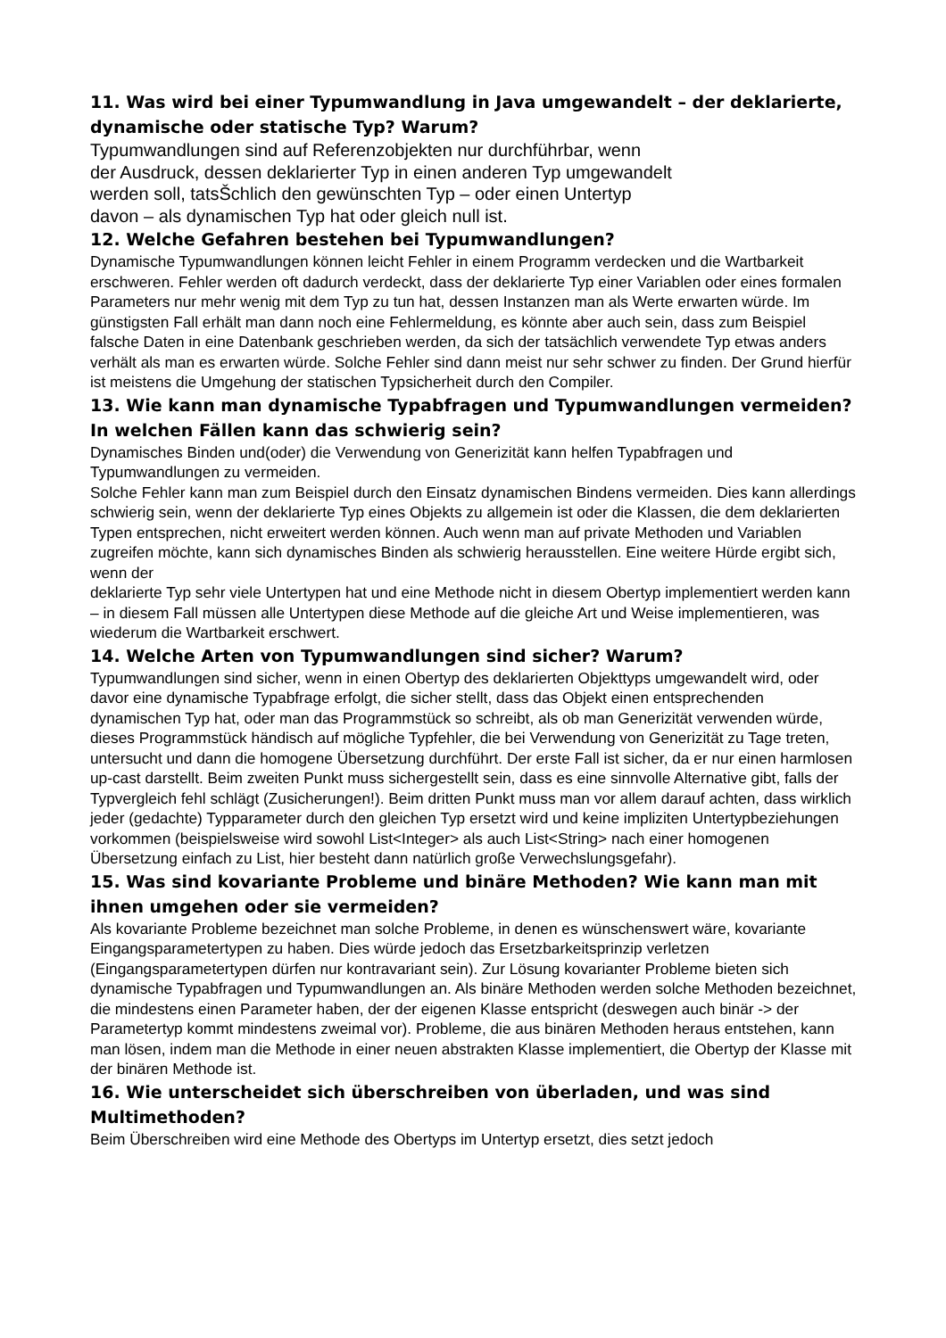11. Was wird bei einer Typumwandlung in Java umgewandelt – der deklarierte, dynamische oder statische Typ? Warum?
Typumwandlungen sind auf Referenzobjekten nur durchführbar, wenn
der Ausdruck, dessen deklarierter Typ in einen anderen Typ umgewandelt
werden soll, tatsŠchlich den gewünschten Typ – oder einen Untertyp
davon – als dynamischen Typ hat oder gleich null ist.
12. Welche Gefahren bestehen bei Typumwandlungen?
Dynamische Typumwandlungen können leicht Fehler in einem Programm verdecken und die Wartbarkeit erschweren. Fehler werden oft dadurch verdeckt, dass der deklarierte Typ einer Variablen oder eines formalen Parameters nur mehr wenig mit dem Typ zu tun hat, dessen Instanzen man als Werte erwarten würde. Im günstigsten Fall erhält man dann noch eine Fehlermeldung, es könnte aber auch sein, dass zum Beispiel falsche Daten in eine Datenbank geschrieben werden, da sich der tatsächlich verwendete Typ etwas anders verhält als man es erwarten würde. Solche Fehler sind dann meist nur sehr schwer zu finden. Der Grund hierfür ist meistens die Umgehung der statischen Typsicherheit durch den Compiler.
13. Wie kann man dynamische Typabfragen und Typumwandlungen vermeiden? In welchen Fällen kann das schwierig sein?
Dynamisches Binden und(oder) die Verwendung von Generizität kann helfen Typabfragen und Typumwandlungen zu vermeiden.
Solche Fehler kann man zum Beispiel durch den Einsatz dynamischen Bindens vermeiden. Dies kann allerdings schwierig sein, wenn der deklarierte Typ eines Objekts zu allgemein ist oder die Klassen, die dem deklarierten Typen entsprechen, nicht erweitert werden können. Auch wenn man auf private Methoden und Variablen zugreifen möchte, kann sich dynamisches Binden als schwierig herausstellen. Eine weitere Hürde ergibt sich, wenn der
deklarierte Typ sehr viele Untertypen hat und eine Methode nicht in diesem Obertyp implementiert werden kann – in diesem Fall müssen alle Untertypen diese Methode auf die gleiche Art und Weise implementieren, was wiederum die Wartbarkeit erschwert.
14. Welche Arten von Typumwandlungen sind sicher? Warum?
Typumwandlungen sind sicher, wenn in einen Obertyp des deklarierten Objekttyps umgewandelt wird, oder davor eine dynamische Typabfrage erfolgt, die sicher stellt, dass das Objekt einen entsprechenden dynamischen Typ hat, oder man das Programmstück so schreibt, als ob man Generizität verwenden würde, dieses Programmstück händisch auf mögliche Typfehler, die bei Verwendung von Generizität zu Tage treten, untersucht und dann die homogene Übersetzung durchführt. Der erste Fall ist sicher, da er nur einen harmlosen up-cast darstellt. Beim zweiten Punkt muss sichergestellt sein, dass es eine sinnvolle Alternative gibt, falls der Typvergleich fehl schlägt (Zusicherungen!). Beim dritten Punkt muss man vor allem darauf achten, dass wirklich jeder (gedachte) Typparameter durch den gleichen Typ ersetzt wird und keine impliziten Untertypbeziehungen vorkommen (beispielsweise wird sowohl List<Integer> als auch List<String> nach einer homogenen Übersetzung einfach zu List, hier besteht dann natürlich große Verwechslungsgefahr).
15. Was sind kovariante Probleme und binäre Methoden? Wie kann man mit ihnen umgehen oder sie vermeiden?
Als kovariante Probleme bezeichnet man solche Probleme, in denen es wünschenswert wäre, kovariante Eingangsparametertypen zu haben. Dies würde jedoch das Ersetzbarkeitsprinzip verletzen (Eingangsparametertypen dürfen nur kontravariant sein). Zur Lösung kovarianter Probleme bieten sich dynamische Typabfragen und Typumwandlungen an. Als binäre Methoden werden solche Methoden bezeichnet, die mindestens einen Parameter haben, der der eigenen Klasse entspricht (deswegen auch binär -> der Parametertyp kommt mindestens zweimal vor). Probleme, die aus binären Methoden heraus entstehen, kann man lösen, indem man die Methode in einer neuen abstrakten Klasse implementiert, die Obertyp der Klasse mit der binären Methode ist.
16. Wie unterscheidet sich überschreiben von überladen, und was sind Multimethoden?
Beim Überschreiben wird eine Methode des Obertyps im Untertyp ersetzt, dies setzt jedoch